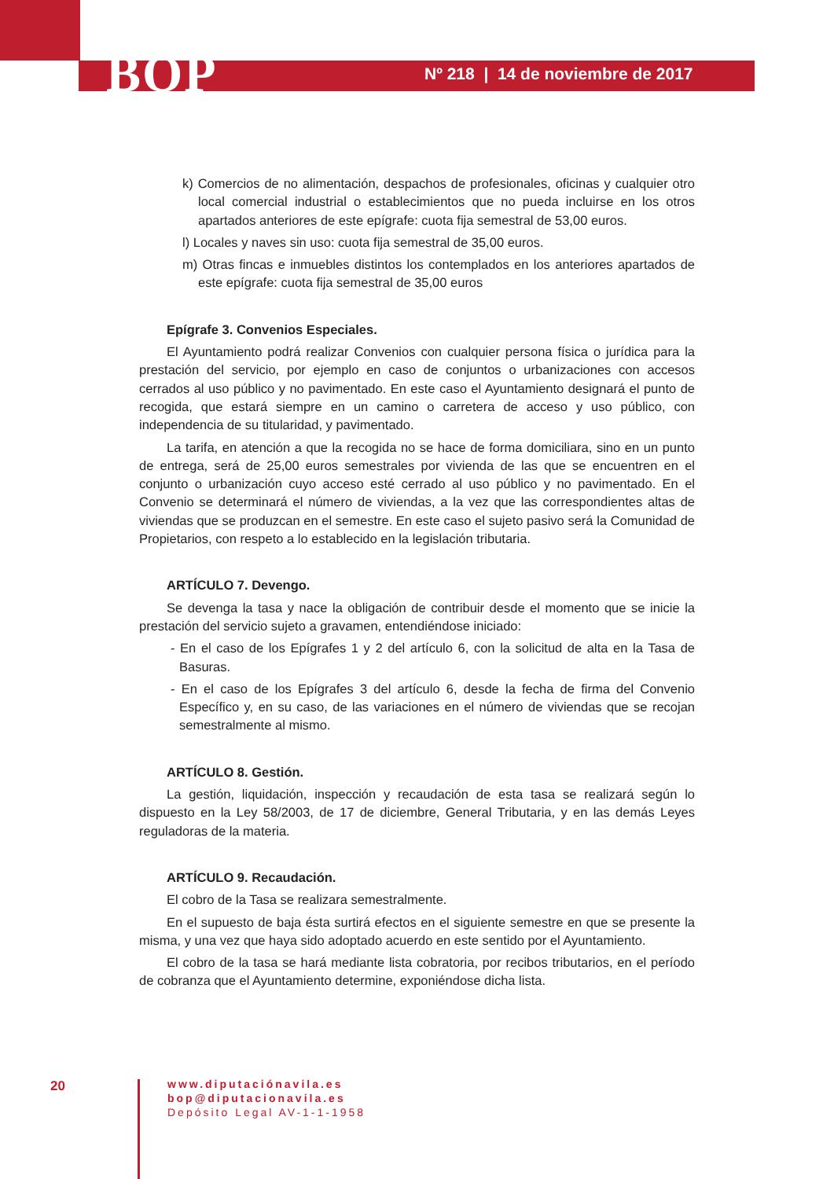BOP
Nº 218 | 14 de noviembre de 2017
k) Comercios de no alimentación, despachos de profesionales, oficinas y cualquier otro local comercial industrial o establecimientos que no pueda incluirse en los otros apartados anteriores de este epígrafe: cuota fija semestral de 53,00 euros.
l) Locales y naves sin uso: cuota fija semestral de 35,00 euros.
m) Otras fincas e inmuebles distintos los contemplados en los anteriores apartados de este epígrafe: cuota fija semestral de 35,00 euros
Epígrafe 3. Convenios Especiales.
El Ayuntamiento podrá realizar Convenios con cualquier persona física o jurídica para la prestación del servicio, por ejemplo en caso de conjuntos o urbanizaciones con accesos cerrados al uso público y no pavimentado. En este caso el Ayuntamiento designará el punto de recogida, que estará siempre en un camino o carretera de acceso y uso público, con independencia de su titularidad, y pavimentado.
La tarifa, en atención a que la recogida no se hace de forma domiciliara, sino en un punto de entrega, será de 25,00 euros semestrales por vivienda de las que se encuentren en el conjunto o urbanización cuyo acceso esté cerrado al uso público y no pavimentado. En el Convenio se determinará el número de viviendas, a la vez que las correspondientes altas de viviendas que se produzcan en el semestre. En este caso el sujeto pasivo será la Comunidad de Propietarios, con respeto a lo establecido en la legislación tributaria.
ARTÍCULO 7. Devengo.
Se devenga la tasa y nace la obligación de contribuir desde el momento que se inicie la prestación del servicio sujeto a gravamen, entendiéndose iniciado:
- En el caso de los Epígrafes 1 y 2 del artículo 6, con la solicitud de alta en la Tasa de Basuras.
- En el caso de los Epígrafes 3 del artículo 6, desde la fecha de firma del Convenio Específico y, en su caso, de las variaciones en el número de viviendas que se recojan semestralmente al mismo.
ARTÍCULO 8. Gestión.
La gestión, liquidación, inspección y recaudación de esta tasa se realizará según lo dispuesto en la Ley 58/2003, de 17 de diciembre, General Tributaria, y en las demás Leyes reguladoras de la materia.
ARTÍCULO 9. Recaudación.
El cobro de la Tasa se realizara semestralmente.
En el supuesto de baja ésta surtirá efectos en el siguiente semestre en que se presente la misma, y una vez que haya sido adoptado acuerdo en este sentido por el Ayuntamiento.
El cobro de la tasa se hará mediante lista cobratoria, por recibos tributarios, en el período de cobranza que el Ayuntamiento determine, exponiéndose dicha lista.
20
www.diputaciónavila.es
bop@diputacionavila.es
Depósito Legal AV-1-1-1958